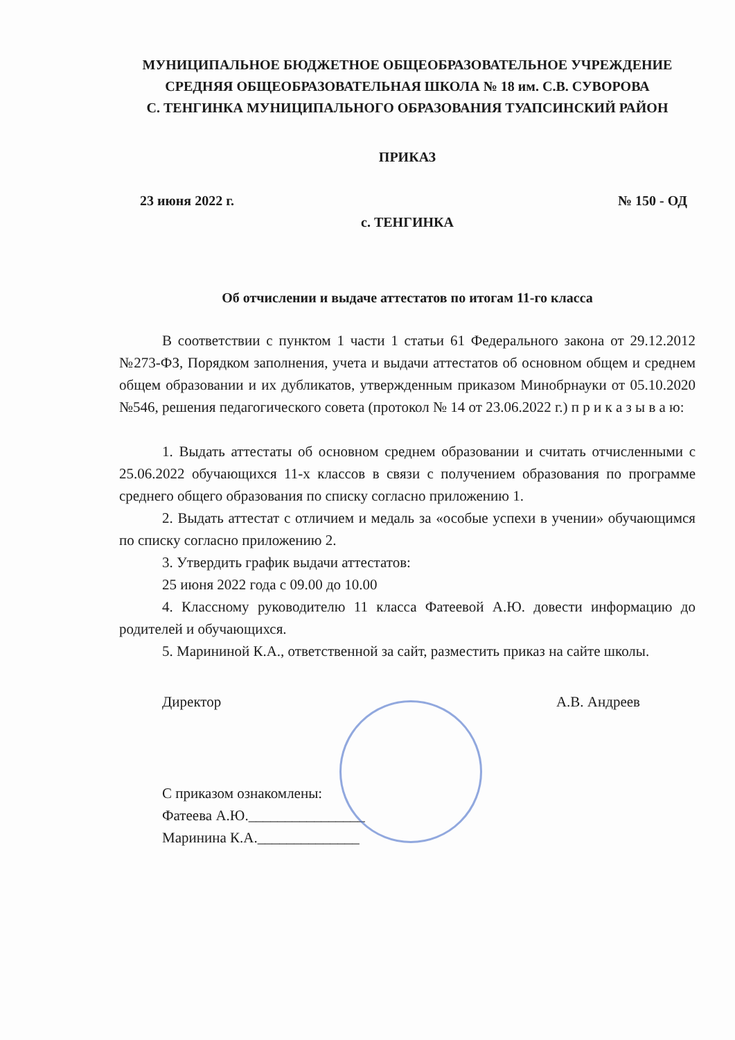МУНИЦИПАЛЬНОЕ БЮДЖЕТНОЕ ОБЩЕОБРАЗОВАТЕЛЬНОЕ УЧРЕЖДЕНИЕ
СРЕДНЯЯ ОБЩЕОБРАЗОВАТЕЛЬНАЯ ШКОЛА № 18 им. С.В. СУВОРОВА
С. ТЕНГИНКА МУНИЦИПАЛЬНОГО ОБРАЗОВАНИЯ ТУАПСИНСКИЙ РАЙОН
ПРИКАЗ
23 июня 2022 г. № 150 - ОД
с. ТЕНГИНКА
Об отчислении и выдаче аттестатов по итогам 11-го класса
В соответствии с пунктом 1 части 1 статьи 61 Федерального закона от 29.12.2012 №273-ФЗ, Порядком заполнения, учета и выдачи аттестатов об основном общем и среднем общем образовании и их дубликатов, утвержденным приказом Минобрнауки от 05.10.2020 №546, решения педагогического совета (протокол № 14 от 23.06.2022 г.) п р и к а з ы в а ю:
1. Выдать аттестаты об основном среднем образовании и считать отчисленными с 25.06.2022 обучающихся 11-х классов в связи с получением образования по программе среднего общего образования по списку согласно приложению 1.
2. Выдать аттестат с отличием и медаль за «особые успехи в учении» обучающимся по списку согласно приложению 2.
3. Утвердить график выдачи аттестатов:
25 июня 2022 года с 09.00 до 10.00
4. Классному руководителю 11 класса Фатеевой А.Ю. довести информацию до родителей и обучающихся.
5. Марининой К.А., ответственной за сайт, разместить приказ на сайте школы.
Директор А.В. Андреев
С приказом ознакомлены:
Фатеева А.Ю.________________
Маринина К.А.______________